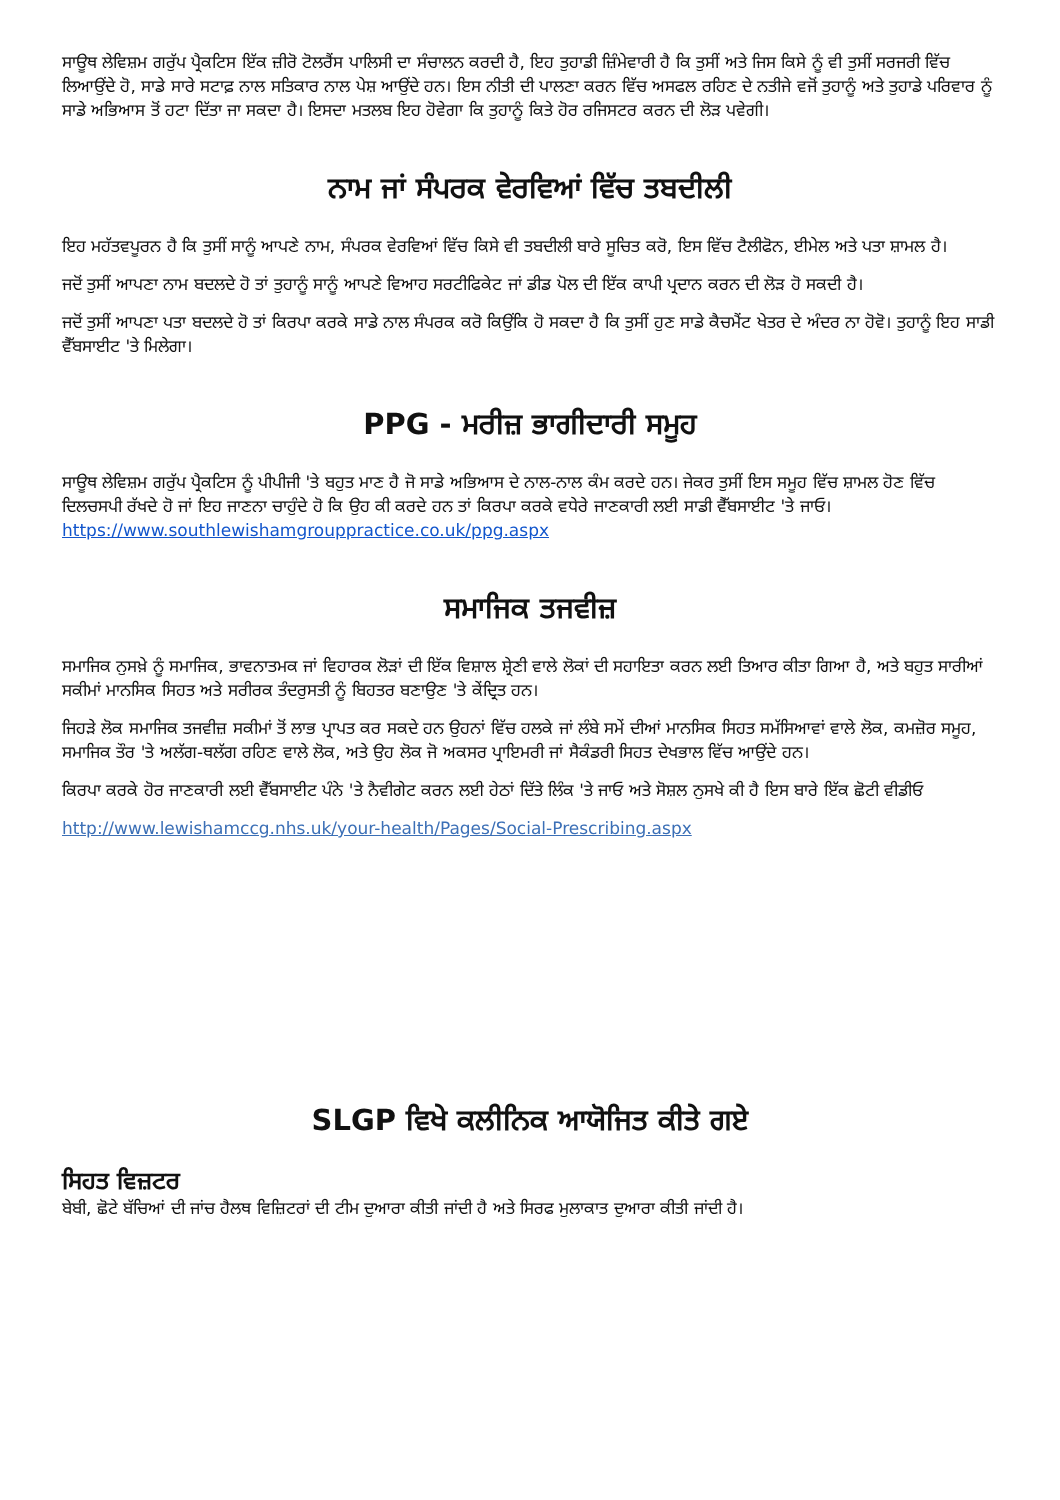ਸਾਊਥ ਲੇਵਿਸ਼ਮ ਗਰੁੱਪ ਪ੍ਰੈਕਟਿਸ ਇੱਕ ਜ਼ੀਰੋ ਟੋਲਰੈਂਸ ਪਾਲਿਸੀ ਦਾ ਸੰਚਾਲਨ ਕਰਦੀ ਹੈ, ਇਹ ਤੁਹਾਡੀ ਜ਼ਿੰਮੇਵਾਰੀ ਹੈ ਕਿ ਤੁਸੀਂ ਅਤੇ ਜਿਸ ਕਿਸੇ ਨੂੰ ਵੀ ਤੁਸੀਂ ਸਰਜਰੀ ਵਿੱਚ ਲਿਆਉਂਦੇ ਹੋ, ਸਾਡੇ ਸਾਰੇ ਸਟਾਫ਼ ਨਾਲ ਸਤਿਕਾਰ ਨਾਲ ਪੇਸ਼ ਆਉਂਦੇ ਹਨ। ਇਸ ਨੀਤੀ ਦੀ ਪਾਲਣਾ ਕਰਨ ਵਿੱਚ ਅਸਫਲ ਰਹਿਣ ਦੇ ਨਤੀਜੇ ਵਜੋਂ ਤੁਹਾਨੂੰ ਅਤੇ ਤੁਹਾਡੇ ਪਰਿਵਾਰ ਨੂੰ ਸਾਡੇ ਅਭਿਆਸ ਤੋਂ ਹਟਾ ਦਿੱਤਾ ਜਾ ਸਕਦਾ ਹੈ। ਇਸਦਾ ਮਤਲਬ ਇਹ ਹੋਵੇਗਾ ਕਿ ਤੁਹਾਨੂੰ ਕਿਤੇ ਹੋਰ ਰਜਿਸਟਰ ਕਰਨ ਦੀ ਲੋੜ ਪਵੇਗੀ।
ਨਾਮ ਜਾਂ ਸੰਪਰਕ ਵੇਰਵਿਆਂ ਵਿੱਚ ਤਬਦੀਲੀ
ਇਹ ਮਹੱਤਵਪੂਰਨ ਹੈ ਕਿ ਤੁਸੀਂ ਸਾਨੂੰ ਆਪਣੇ ਨਾਮ, ਸੰਪਰਕ ਵੇਰਵਿਆਂ ਵਿੱਚ ਕਿਸੇ ਵੀ ਤਬਦੀਲੀ ਬਾਰੇ ਸੂਚਿਤ ਕਰੋ, ਇਸ ਵਿੱਚ ਟੈਲੀਫੋਨ, ਈਮੇਲ ਅਤੇ ਪਤਾ ਸ਼ਾਮਲ ਹੈ।
ਜਦੋਂ ਤੁਸੀਂ ਆਪਣਾ ਨਾਮ ਬਦਲਦੇ ਹੋ ਤਾਂ ਤੁਹਾਨੂੰ ਸਾਨੂੰ ਆਪਣੇ ਵਿਆਹ ਸਰਟੀਫਿਕੇਟ ਜਾਂ ਡੀਡ ਪੋਲ ਦੀ ਇੱਕ ਕਾਪੀ ਪ੍ਰਦਾਨ ਕਰਨ ਦੀ ਲੋੜ ਹੋ ਸਕਦੀ ਹੈ।
ਜਦੋਂ ਤੁਸੀਂ ਆਪਣਾ ਪਤਾ ਬਦਲਦੇ ਹੋ ਤਾਂ ਕਿਰਪਾ ਕਰਕੇ ਸਾਡੇ ਨਾਲ ਸੰਪਰਕ ਕਰੋ ਕਿਉਂਕਿ ਹੋ ਸਕਦਾ ਹੈ ਕਿ ਤੁਸੀਂ ਹੁਣ ਸਾਡੇ ਕੈਚਮੈਂਟ ਖੇਤਰ ਦੇ ਅੰਦਰ ਨਾ ਹੋਵੋ। ਤੁਹਾਨੂੰ ਇਹ ਸਾਡੀ ਵੈੱਬਸਾਈਟ 'ਤੇ ਮਿਲੇਗਾ।
PPG - ਮਰੀਜ਼ ਭਾਗੀਦਾਰੀ ਸਮੂਹ
ਸਾਊਥ ਲੇਵਿਸ਼ਮ ਗਰੁੱਪ ਪ੍ਰੈਕਟਿਸ ਨੂੰ ਪੀਪੀਜੀ 'ਤੇ ਬਹੁਤ ਮਾਣ ਹੈ ਜੋ ਸਾਡੇ ਅਭਿਆਸ ਦੇ ਨਾਲ-ਨਾਲ ਕੰਮ ਕਰਦੇ ਹਨ। ਜੇਕਰ ਤੁਸੀਂ ਇਸ ਸਮੂਹ ਵਿੱਚ ਸ਼ਾਮਲ ਹੋਣ ਵਿੱਚ ਦਿਲਚਸਪੀ ਰੱਖਦੇ ਹੋ ਜਾਂ ਇਹ ਜਾਣਨਾ ਚਾਹੁੰਦੇ ਹੋ ਕਿ ਉਹ ਕੀ ਕਰਦੇ ਹਨ ਤਾਂ ਕਿਰਪਾ ਕਰਕੇ ਵਧੇਰੇ ਜਾਣਕਾਰੀ ਲਈ ਸਾਡੀ ਵੈੱਬਸਾਈਟ 'ਤੇ ਜਾਓ। https://www.southlewishamgrouppractice.co.uk/ppg.aspx
ਸਮਾਜਿਕ ਤਜਵੀਜ਼
ਸਮਾਜਿਕ ਨੁਸਖ਼ੇ ਨੂੰ ਸਮਾਜਿਕ, ਭਾਵਨਾਤਮਕ ਜਾਂ ਵਿਹਾਰਕ ਲੋੜਾਂ ਦੀ ਇੱਕ ਵਿਸ਼ਾਲ ਸ਼੍ਰੇਣੀ ਵਾਲੇ ਲੋਕਾਂ ਦੀ ਸਹਾਇਤਾ ਕਰਨ ਲਈ ਤਿਆਰ ਕੀਤਾ ਗਿਆ ਹੈ, ਅਤੇ ਬਹੁਤ ਸਾਰੀਆਂ ਸਕੀਮਾਂ ਮਾਨਸਿਕ ਸਿਹਤ ਅਤੇ ਸਰੀਰਕ ਤੰਦਰੁਸਤੀ ਨੂੰ ਬਿਹਤਰ ਬਣਾਉਣ 'ਤੇ ਕੇਂਦ੍ਰਿਤ ਹਨ।
ਜਿਹੜੇ ਲੋਕ ਸਮਾਜਿਕ ਤਜਵੀਜ਼ ਸਕੀਮਾਂ ਤੋਂ ਲਾਭ ਪ੍ਰਾਪਤ ਕਰ ਸਕਦੇ ਹਨ ਉਹਨਾਂ ਵਿੱਚ ਹਲਕੇ ਜਾਂ ਲੰਬੇ ਸਮੇਂ ਦੀਆਂ ਮਾਨਸਿਕ ਸਿਹਤ ਸਮੱਸਿਆਵਾਂ ਵਾਲੇ ਲੋਕ, ਕਮਜ਼ੋਰ ਸਮੂਹ, ਸਮਾਜਿਕ ਤੌਰ 'ਤੇ ਅਲੱਗ-ਥਲੱਗ ਰਹਿਣ ਵਾਲੇ ਲੋਕ, ਅਤੇ ਉਹ ਲੋਕ ਜੋ ਅਕਸਰ ਪ੍ਰਾਇਮਰੀ ਜਾਂ ਸੈਕੰਡਰੀ ਸਿਹਤ ਦੇਖਭਾਲ ਵਿੱਚ ਆਉਂਦੇ ਹਨ।
ਕਿਰਪਾ ਕਰਕੇ ਹੋਰ ਜਾਣਕਾਰੀ ਲਈ ਵੈੱਬਸਾਈਟ ਪੰਨੇ 'ਤੇ ਨੈਵੀਗੇਟ ਕਰਨ ਲਈ ਹੇਠਾਂ ਦਿੱਤੇ ਲਿੰਕ 'ਤੇ ਜਾਓ ਅਤੇ ਸੋਸ਼ਲ ਨੁਸਖੇ ਕੀ ਹੈ ਇਸ ਬਾਰੇ ਇੱਕ ਛੋਟੀ ਵੀਡੀਓ
http://www.lewishamccg.nhs.uk/your-health/Pages/Social-Prescribing.aspx
SLGP ਵਿਖੇ ਕਲੀਨਿਕ ਆਯੋਜਿਤ ਕੀਤੇ ਗਏ
ਸਿਹਤ ਵਿਜ਼ਟਰ
ਬੇਬੀ, ਛੋਟੇ ਬੱਚਿਆਂ ਦੀ ਜਾਂਚ ਹੈਲਥ ਵਿਜ਼ਿਟਰਾਂ ਦੀ ਟੀਮ ਦੁਆਰਾ ਕੀਤੀ ਜਾਂਦੀ ਹੈ ਅਤੇ ਸਿਰਫ ਮੁਲਾਕਾਤ ਦੁਆਰਾ ਕੀਤੀ ਜਾਂਦੀ ਹੈ।